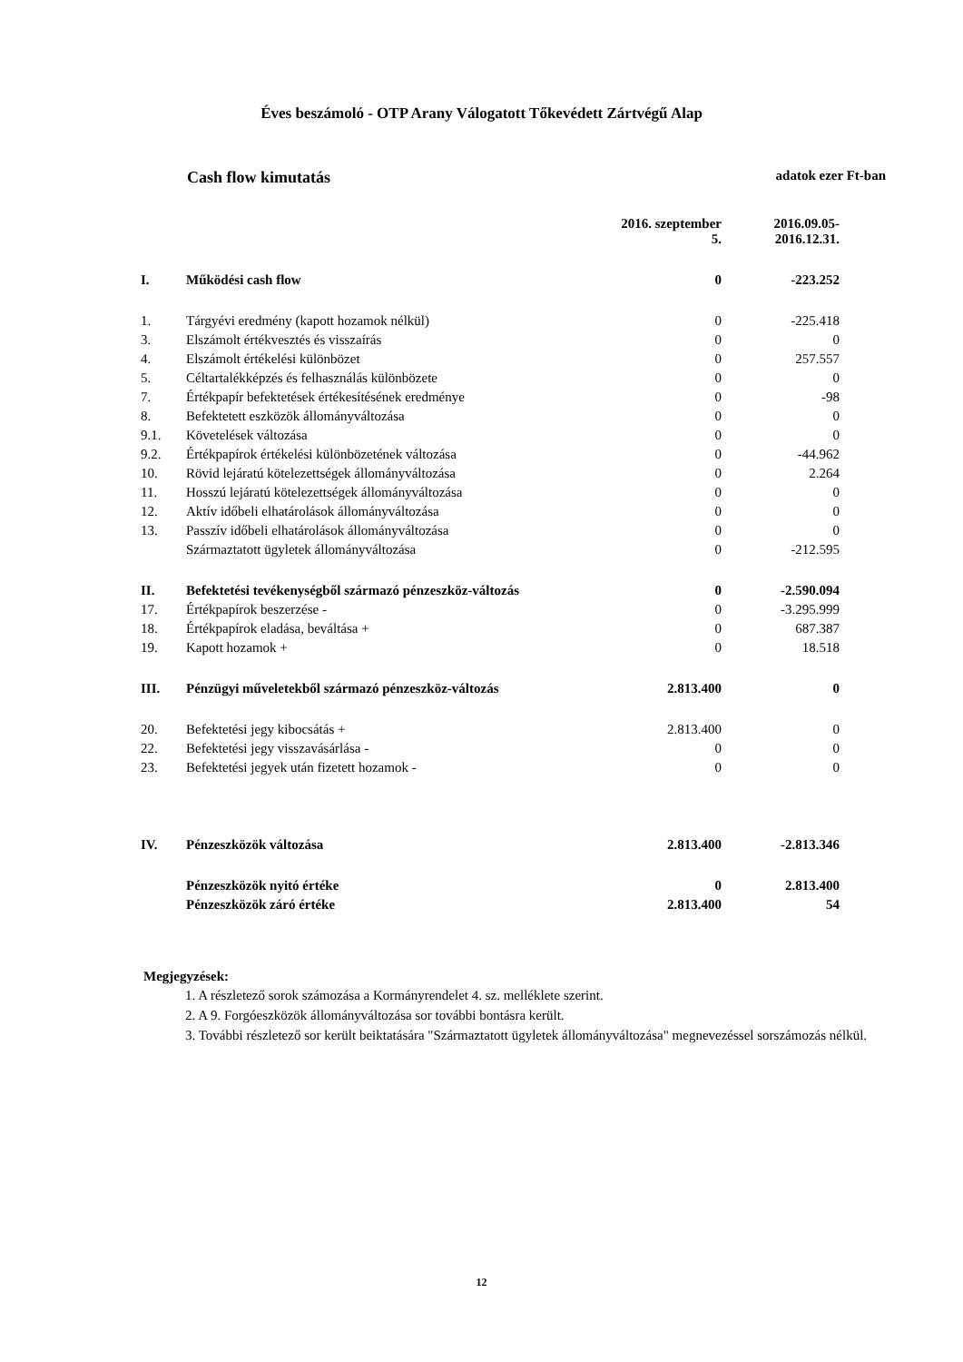Éves beszámoló - OTP Arany Válogatott Tőkevédett Zártvégű Alap
Cash flow kimutatás adatok ezer Ft-ban
| | | 2016. szeptember 5. | 2016.09.05- 2016.12.31. |
| --- | --- | --- | --- |
| I. | Működési cash flow | 0 | -223.252 |
| 1. | Tárgyévi eredmény (kapott hozamok nélkül) | 0 | -225.418 |
| 3. | Elszámolt értékvesztés és visszaírás | 0 | 0 |
| 4. | Elszámolt értékelési különbözet | 0 | 257.557 |
| 5. | Céltartalékképzés és felhasználás különbözete | 0 | 0 |
| 7. | Értékpapír befektetések értékesítésének eredménye | 0 | -98 |
| 8. | Befektetett eszközök állományváltozása | 0 | 0 |
| 9.1. | Követelések változása | 0 | 0 |
| 9.2. | Értékpapírok értékelési különbözetének változása | 0 | -44.962 |
| 10. | Rövid lejáratú kötelezettségek állományváltozása | 0 | 2.264 |
| 11. | Hosszú lejáratú kötelezettségek állományváltozása | 0 | 0 |
| 12. | Aktív időbeli elhatárolások állományváltozása | 0 | 0 |
| 13. | Passzív időbeli elhatárolások állományváltozása | 0 | 0 |
| | Származtatott ügyletek állományváltozása | 0 | -212.595 |
| II. | Befektetési tevékenységből származó pénzeszköz-változás | 0 | -2.590.094 |
| 17. | Értékpapírok beszerzése - | 0 | -3.295.999 |
| 18. | Értékpapírok eladása, beváltása + | 0 | 687.387 |
| 19. | Kapott hozamok + | 0 | 18.518 |
| III. | Pénzügyi műveletekből származó pénzeszköz-változás | 2.813.400 | 0 |
| 20. | Befektetési jegy kibocsátás + | 2.813.400 | 0 |
| 22. | Befektetési jegy visszavásárlása - | 0 | 0 |
| 23. | Befektetési jegyek után fizetett hozamok - | 0 | 0 |
| IV. | Pénzeszközök változása | 2.813.400 | -2.813.346 |
| | Pénzeszközök nyitó értéke | 0 | 2.813.400 |
| | Pénzeszközök záró értéke | 2.813.400 | 54 |
Megjegyzések:
1. A részletező sorok számozása a Kormányrendelet 4. sz. melléklete szerint.
2. A 9. Forgóeszközök állományváltozása sor további bontásra került.
3. További részletező sor került beiktatására "Származtatott ügyletek állományváltozása" megnevezéssel sorszámozás nélkül.
12